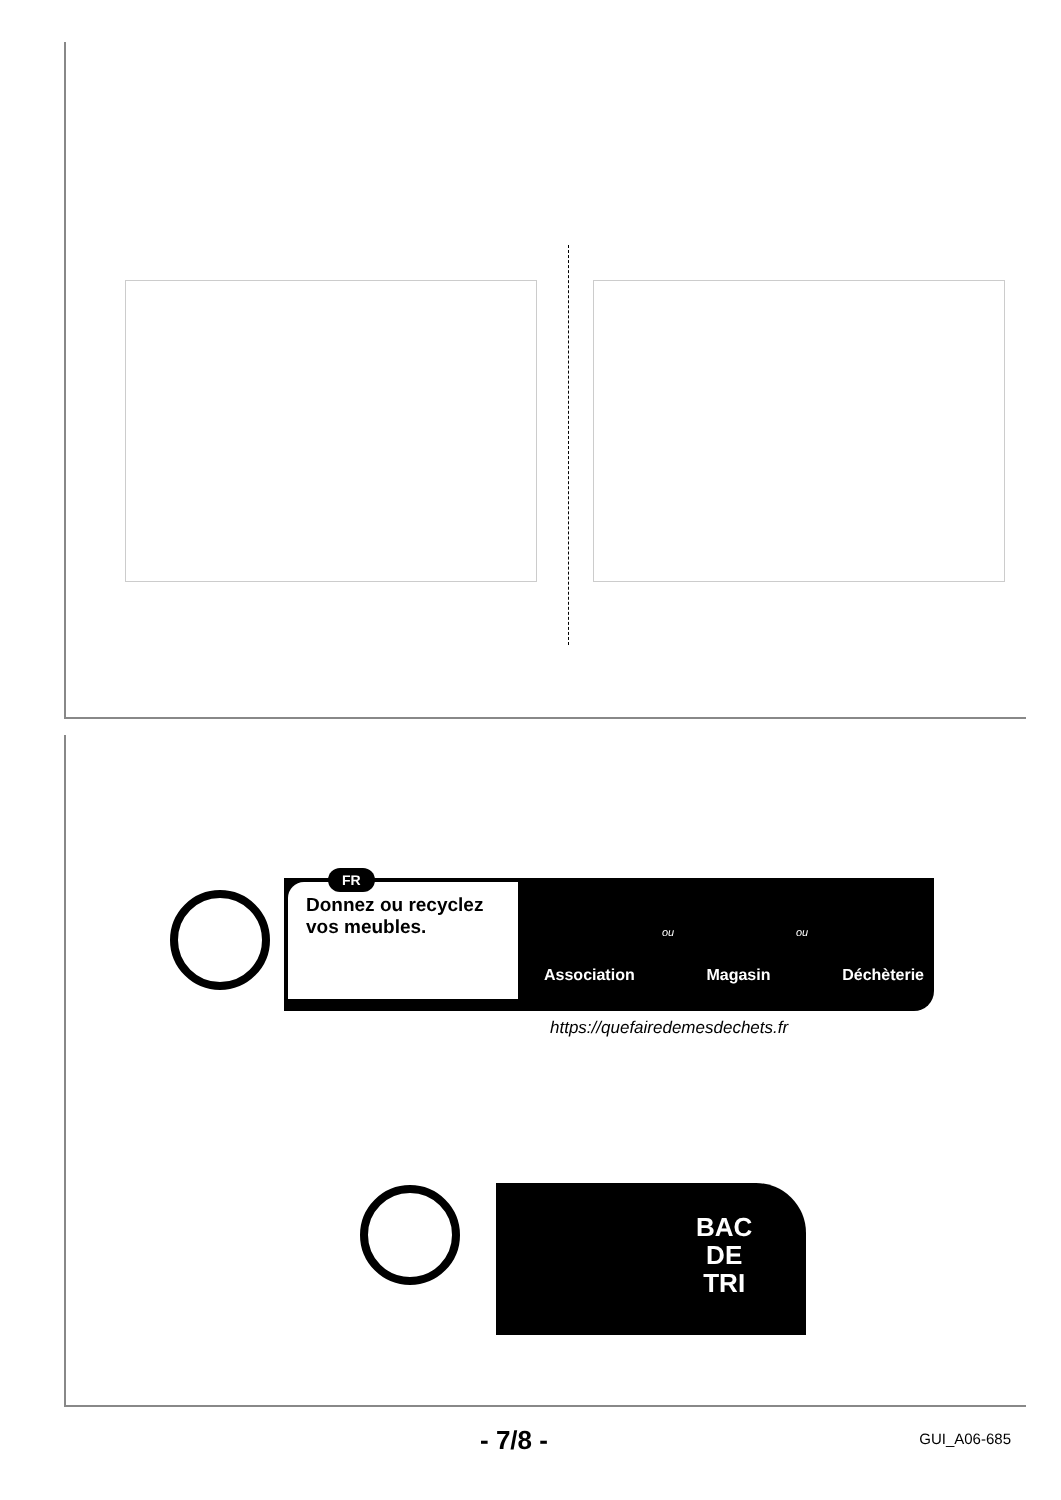FR
Donnez ou recyclez vos meubles.
ou ou
Association Magasin Déchèterie
https://quefairedemesdechets.fr
BAC
DE
TRI
- 7/8 - GUI_A06-685